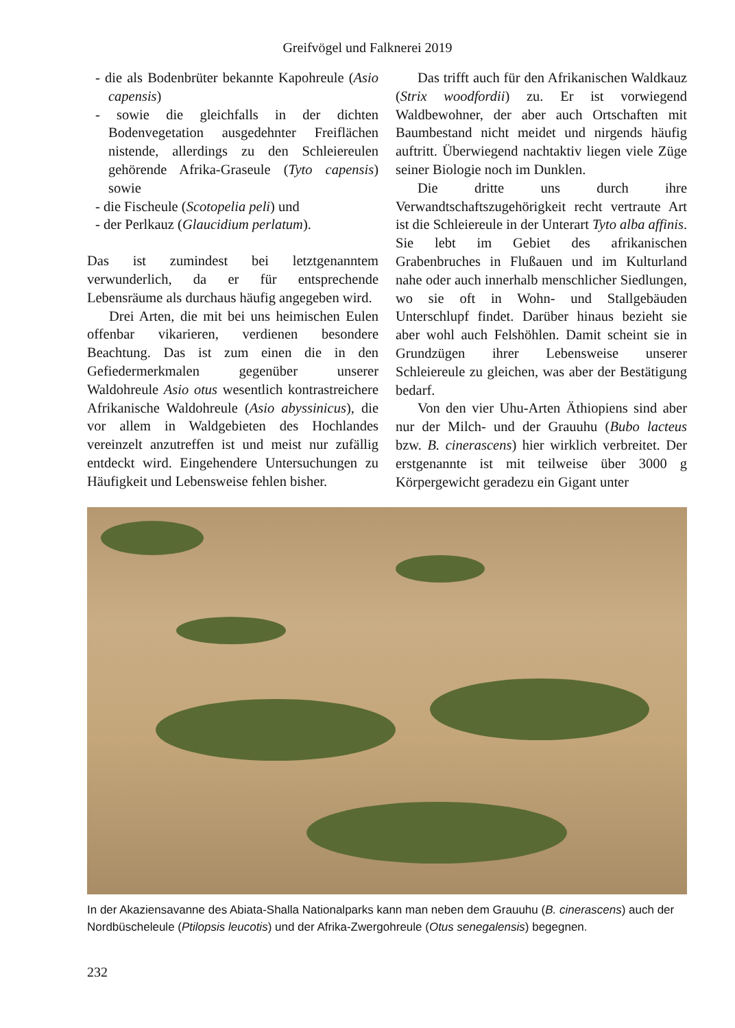Greifvögel und Falknerei 2019
- die als Bodenbrüter bekannte Kapohreule (Asio capensis)
- sowie die gleichfalls in der dichten Bodenvegetation ausgedehnter Freiflächen nistende, allerdings zu den Schleiereulen gehörende Afrika-Graseule (Tyto capensis) sowie
- die Fischeule (Scotopelia peli) und
- der Perlkauz (Glaucidium perlatum).
Das ist zumindest bei letztgenanntem verwunderlich, da er für entsprechende Lebensräume als durchaus häufig angegeben wird.
Drei Arten, die mit bei uns heimischen Eulen offenbar vikarieren, verdienen besondere Beachtung. Das ist zum einen die in den Gefiedermerkmalen gegenüber unserer Waldohreule Asio otus wesentlich kontrastreichere Afrikanische Waldohreule (Asio abyssinicus), die vor allem in Waldgebieten des Hochlandes vereinzelt anzutreffen ist und meist nur zufällig entdeckt wird. Eingehendere Untersuchungen zu Häufigkeit und Lebensweise fehlen bisher.
Das trifft auch für den Afrikanischen Waldkauz (Strix woodfordii) zu. Er ist vorwiegend Waldbewohner, der aber auch Ortschaften mit Baumbestand nicht meidet und nirgends häufig auftritt. Überwiegend nachtaktiv liegen viele Züge seiner Biologie noch im Dunklen.
Die dritte uns durch ihre Verwandtschaftszugehörigkeit recht vertraute Art ist die Schleiereule in der Unterart Tyto alba affinis. Sie lebt im Gebiet des afrikanischen Grabenbruches in Flußauen und im Kulturland nahe oder auch innerhalb menschlicher Siedlungen, wo sie oft in Wohn- und Stallgebäuden Unterschlupf findet. Darüber hinaus bezieht sie aber wohl auch Felshöhlen. Damit scheint sie in Grundzügen ihrer Lebensweise unserer Schleiereule zu gleichen, was aber der Bestätigung bedarf.
Von den vier Uhu-Arten Äthiopiens sind aber nur der Milch- und der Grauuhu (Bubo lacteus bzw. B. cinerascens) hier wirklich verbreitet. Der erstgenannte ist mit teilweise über 3000 g Körpergewicht geradezu ein Gigant unter
In der Akaziensavanne des Abiata-Shalla Nationalparks kann man neben dem Grauuhu (B. cinerascens) auch der Nordbüscheleule (Ptilopsis leucotis) und der Afrika-Zwergohreule (Otus senegalensis) begegnen.
232